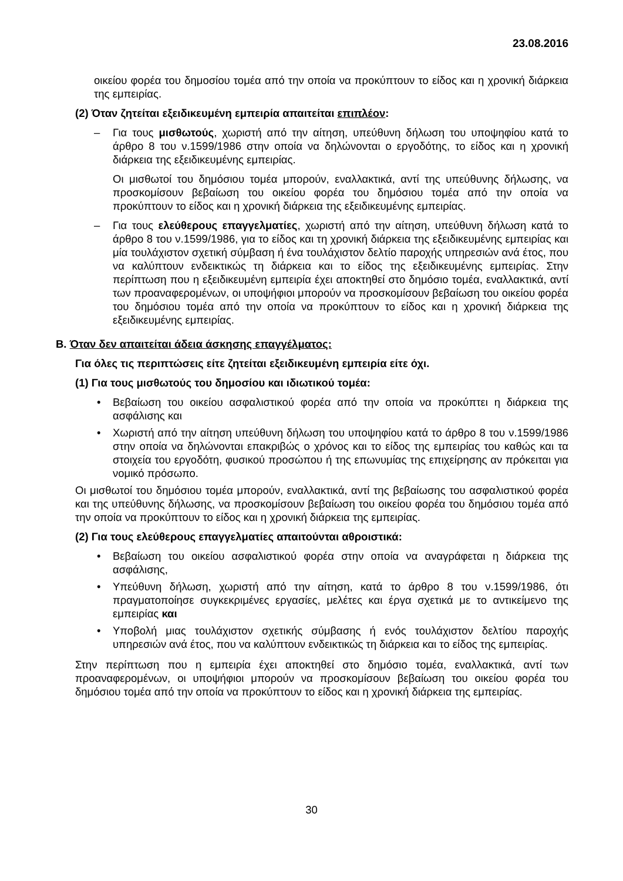23.08.2016
οικείου φορέα του δημοσίου τομέα από την οποία να προκύπτουν το είδος και η χρονική διάρκεια της εμπειρίας.
(2) Όταν ζητείται εξειδικευμένη εμπειρία απαιτείται επιπλέον:
– Για τους μισθωτούς, χωριστή από την αίτηση, υπεύθυνη δήλωση του υποψηφίου κατά το άρθρο 8 του ν.1599/1986 στην οποία να δηλώνονται ο εργοδότης, το είδος και η χρονική διάρκεια της εξειδικευμένης εμπειρίας.
Οι μισθωτοί του δημόσιου τομέα μπορούν, εναλλακτικά, αντί της υπεύθυνης δήλωσης, να προσκομίσουν βεβαίωση του οικείου φορέα του δημόσιου τομέα από την οποία να προκύπτουν το είδος και η χρονική διάρκεια της εξειδικευμένης εμπειρίας.
– Για τους ελεύθερους επαγγελματίες, χωριστή από την αίτηση, υπεύθυνη δήλωση κατά το άρθρο 8 του ν.1599/1986, για το είδος και τη χρονική διάρκεια της εξειδικευμένης εμπειρίας και μία τουλάχιστον σχετική σύμβαση ή ένα τουλάχιστον δελτίο παροχής υπηρεσιών ανά έτος, που να καλύπτουν ενδεικτικώς τη διάρκεια και το είδος της εξειδικευμένης εμπειρίας. Στην περίπτωση που η εξειδικευμένη εμπειρία έχει αποκτηθεί στο δημόσιο τομέα, εναλλακτικά, αντί των προαναφερομένων, οι υποψήφιοι μπορούν να προσκομίσουν βεβαίωση του οικείου φορέα του δημόσιου τομέα από την οποία να προκύπτουν το είδος και η χρονική διάρκεια της εξειδικευμένης εμπειρίας.
Β. Όταν δεν απαιτείται άδεια άσκησης επαγγέλματος:
Για όλες τις περιπτώσεις είτε ζητείται εξειδικευμένη εμπειρία είτε όχι.
(1) Για τους μισθωτούς του δημοσίου και ιδιωτικού τομέα:
• Βεβαίωση του οικείου ασφαλιστικού φορέα από την οποία να προκύπτει η διάρκεια της ασφάλισης και
• Χωριστή από την αίτηση υπεύθυνη δήλωση του υποψηφίου κατά το άρθρο 8 του ν.1599/1986 στην οποία να δηλώνονται επακριβώς ο χρόνος και το είδος της εμπειρίας του καθώς και τα στοιχεία του εργοδότη, φυσικού προσώπου ή της επωνυμίας της επιχείρησης αν πρόκειται για νομικό πρόσωπο.
Οι μισθωτοί του δημόσιου τομέα μπορούν, εναλλακτικά, αντί της βεβαίωσης του ασφαλιστικού φορέα και της υπεύθυνης δήλωσης, να προσκομίσουν βεβαίωση του οικείου φορέα του δημόσιου τομέα από την οποία να προκύπτουν το είδος και η χρονική διάρκεια της εμπειρίας.
(2) Για τους ελεύθερους επαγγελματίες απαιτούνται αθροιστικά:
• Βεβαίωση του οικείου ασφαλιστικού φορέα στην οποία να αναγράφεται η διάρκεια της ασφάλισης,
• Υπεύθυνη δήλωση, χωριστή από την αίτηση, κατά το άρθρο 8 του ν.1599/1986, ότι πραγματοποίησε συγκεκριμένες εργασίες, μελέτες και έργα σχετικά με το αντικείμενο της εμπειρίας και
• Υποβολή μιας τουλάχιστον σχετικής σύμβασης ή ενός τουλάχιστον δελτίου παροχής υπηρεσιών ανά έτος, που να καλύπτουν ενδεικτικώς τη διάρκεια και το είδος της εμπειρίας.
Στην περίπτωση που η εμπειρία έχει αποκτηθεί στο δημόσιο τομέα, εναλλακτικά, αντί των προαναφερομένων, οι υποψήφιοι μπορούν να προσκομίσουν βεβαίωση του οικείου φορέα του δημόσιου τομέα από την οποία να προκύπτουν το είδος και η χρονική διάρκεια της εμπειρίας.
30